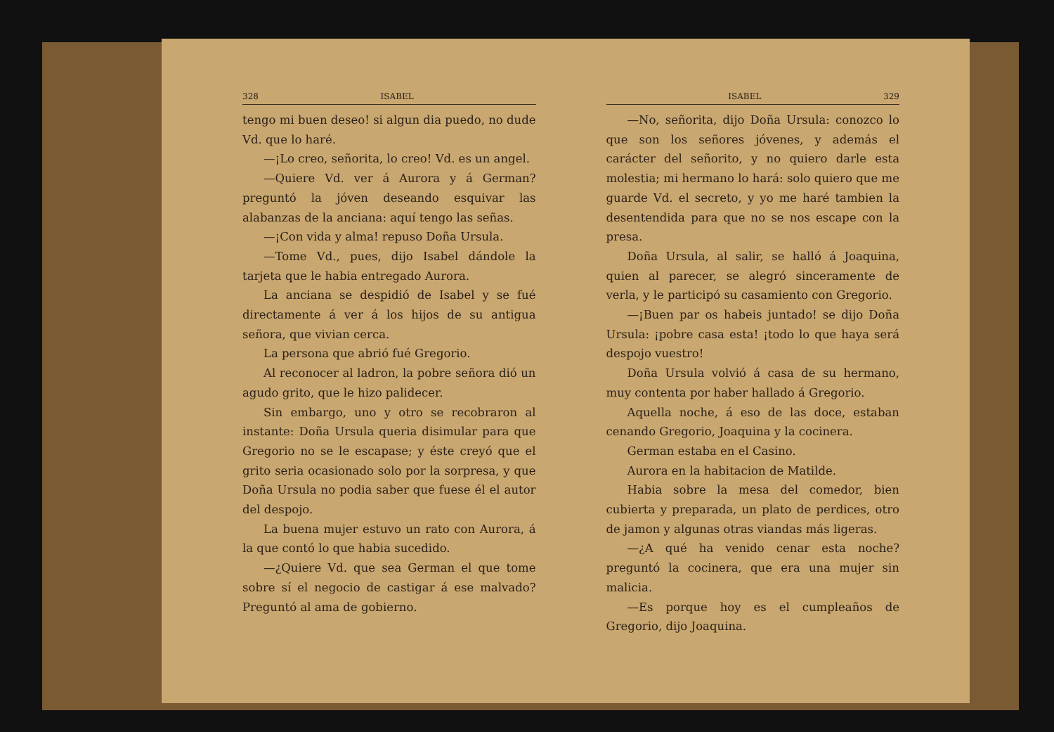328 ISABEL
tengo mi buen deseo! si algun dia puedo, no dude Vd. que lo haré.
—¡Lo creo, señorita, lo creo! Vd. es un angel.
—Quiere Vd. ver á Aurora y á German? preguntó la jóven deseando esquivar las alabanzas de la anciana: aquí tengo las señas.
—¡Con vida y alma! repuso Doña Ursula.
—Tome Vd., pues, dijo Isabel dándole la tarjeta que le habia entregado Aurora.
La anciana se despidió de Isabel y se fué directamente á ver á los hijos de su antigua señora, que vivian cerca.
La persona que abrió fué Gregorio.
Al reconocer al ladron, la pobre señora dió un agudo grito, que le hizo palidecer.
Sin embargo, uno y otro se recobraron al instante: Doña Ursula queria disimular para que Gregorio no se le escapase; y éste creyó que el grito seria ocasionado solo por la sorpresa, y que Doña Ursula no podia saber que fuese él el autor del despojo.
La buena mujer estuvo un rato con Aurora, á la que contó lo que habia sucedido.
—¿Quiere Vd. que sea German el que tome sobre sí el negocio de castigar á ese malvado? Preguntó al ama de gobierno.
ISABEL 329
—No, señorita, dijo Doña Ursula: conozco lo que son los señores jóvenes, y además el carácter del señorito, y no quiero darle esta molestia; mi hermano lo hará: solo quiero que me guarde Vd. el secreto, y yo me haré tambien la desentendida para que no se nos escape con la presa.
Doña Ursula, al salir, se halló á Joaquina, quien al parecer, se alegró sinceramente de verla, y le participó su casamiento con Gregorio.
—¡Buen par os habeis juntado! se dijo Doña Ursula: ¡pobre casa esta! ¡todo lo que haya será despojo vuestro!
Doña Ursula volvió á casa de su hermano, muy contenta por haber hallado á Gregorio.
Aquella noche, á eso de las doce, estaban cenando Gregorio, Joaquina y la cocinera.
German estaba en el Casino.
Aurora en la habitacion de Matilde.
Habia sobre la mesa del comedor, bien cubierta y preparada, un plato de perdices, otro de jamon y algunas otras viandas más ligeras.
—¿A qué ha venido cenar esta noche? preguntó la cocinera, que era una mujer sin malicia.
—Es porque hoy es el cumpleaños de Gregorio, dijo Joaquina.